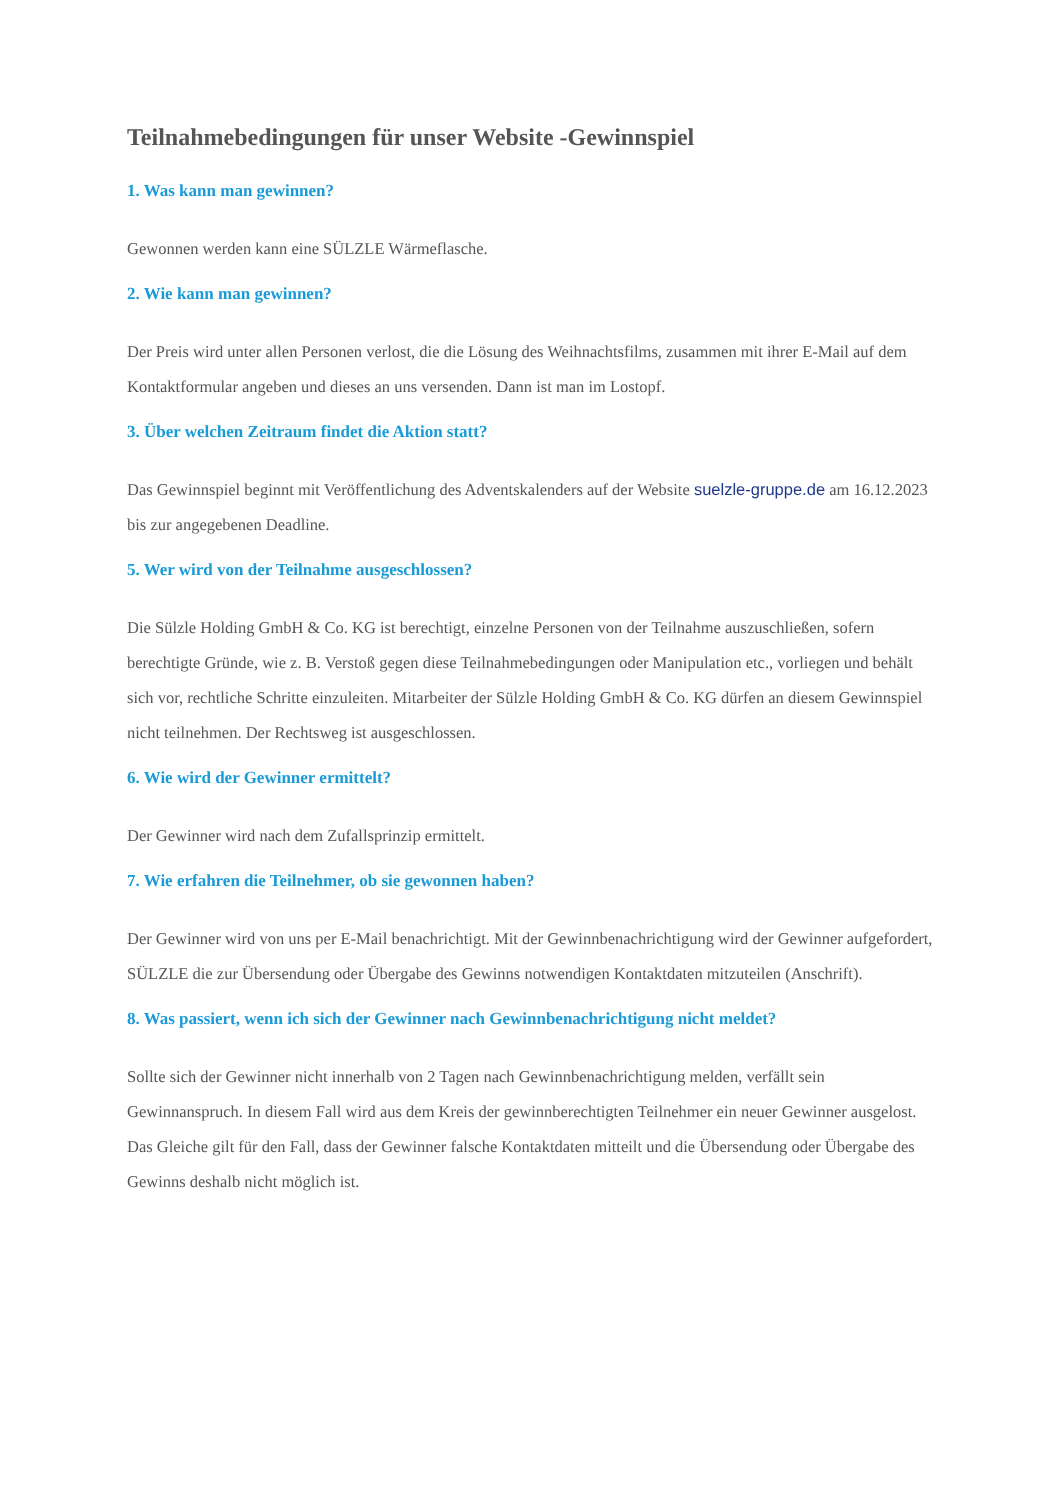Teilnahmebedingungen für unser Website -Gewinnspiel
1. Was kann man gewinnen?
Gewonnen werden kann eine SÜLZLE Wärmeflasche.
2. Wie kann man gewinnen?
Der Preis wird unter allen Personen verlost, die die Lösung des Weihnachtsfilms, zusammen mit ihrer E-Mail auf dem Kontaktformular angeben und dieses an uns versenden. Dann ist man im Lostopf.
3. Über welchen Zeitraum findet die Aktion statt?
Das Gewinnspiel beginnt mit Veröffentlichung des Adventskalenders auf der Website suelzle-gruppe.de am 16.12.2023 bis zur angegebenen Deadline.
5. Wer wird von der Teilnahme ausgeschlossen?
Die Sülzle Holding GmbH & Co. KG ist berechtigt, einzelne Personen von der Teilnahme auszuschließen, sofern berechtigte Gründe, wie z. B. Verstoß gegen diese Teilnahmebedingungen oder Manipulation etc., vorliegen und behält sich vor, rechtliche Schritte einzuleiten. Mitarbeiter der Sülzle Holding GmbH & Co. KG dürfen an diesem Gewinnspiel nicht teilnehmen. Der Rechtsweg ist ausgeschlossen.
6. Wie wird der Gewinner ermittelt?
Der Gewinner wird nach dem Zufallsprinzip ermittelt.
7. Wie erfahren die Teilnehmer, ob sie gewonnen haben?
Der Gewinner wird von uns per E-Mail benachrichtigt. Mit der Gewinnbenachrichtigung wird der Gewinner aufgefordert, SÜLZLE die zur Übersendung oder Übergabe des Gewinns notwendigen Kontaktdaten mitzuteilen (Anschrift).
8. Was passiert, wenn ich sich der Gewinner nach Gewinnbenachrichtigung nicht meldet?
Sollte sich der Gewinner nicht innerhalb von 2 Tagen nach Gewinnbenachrichtigung melden, verfällt sein Gewinnanspruch. In diesem Fall wird aus dem Kreis der gewinnberechtigten Teilnehmer ein neuer Gewinner ausgelost. Das Gleiche gilt für den Fall, dass der Gewinner falsche Kontaktdaten mitteilt und die Übersendung oder Übergabe des Gewinns deshalb nicht möglich ist.